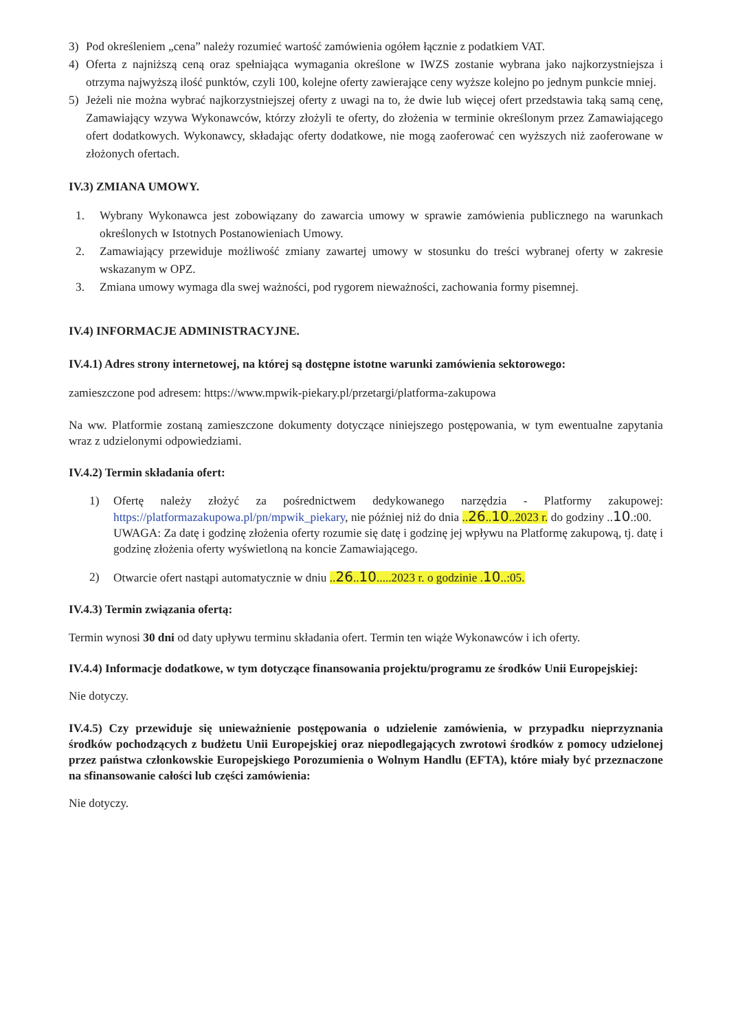3) Pod określeniem „cena” należy rozumieć wartość zamówienia ogółem łącznie z podatkiem VAT.
4) Oferta z najniższą ceną oraz spełniająca wymagania określone w IWZS zostanie wybrana jako najkorzystniejsza i otrzyma najwyższą ilość punktów, czyli 100, kolejne oferty zawierające ceny wyższe kolejno po jednym punkcie mniej.
5) Jeżeli nie można wybrać najkorzystniejszej oferty z uwagi na to, że dwie lub więcej ofert przedstawia taką samą cenę, Zamawiający wzywa Wykonawców, którzy złożyli te oferty, do złożenia w terminie określonym przez Zamawiającego ofert dodatkowych. Wykonawcy, składając oferty dodatkowe, nie mogą zaoferować cen wyższych niż zaoferowane w złożonych ofertach.
IV.3) ZMIANA UMOWY.
1. Wybrany Wykonawca jest zobowiązany do zawarcia umowy w sprawie zamówienia publicznego na warunkach określonych w Istotnych Postanowieniach Umowy.
2. Zamawiający przewiduje możliwość zmiany zawartej umowy w stosunku do treści wybranej oferty w zakresie wskazanym w OPZ.
3. Zmiana umowy wymaga dla swej ważności, pod rygorem nieważności, zachowania formy pisemnej.
IV.4) INFORMACJE ADMINISTRACYJNE.
IV.4.1) Adres strony internetowej, na której są dostępne istotne warunki zamówienia sektorowego:
zamieszczone pod adresem: https://www.mpwik-piekary.pl/przetargi/platforma-zakupowa
Na ww. Platformie zostaną zamieszczone dokumenty dotyczące niniejszego postępowania, w tym ewentualne zapytania wraz z udzielonymi odpowiedziami.
IV.4.2) Termin składania ofert:
1) Ofertę należy złożyć za pośrednictwem dedykowanego narzędzia - Platformy zakupowej: https://platformazakupowa.pl/pn/mpwik_piekary, nie później niż do dnia ..26..10..2023 r. do godziny ..10.:00.
UWAGA: Za datę i godzinę złożenia oferty rozumie się datę i godzinę jej wpływu na Platformę zakupową, tj. datę i godzinę złożenia oferty wyświetloną na koncie Zamawiającego.
2) Otwarcie ofert nastąpi automatycznie w dniu ..26..10.....2023 r. o godzinie .10..:05.
IV.4.3) Termin związania ofertą:
Termin wynosi 30 dni od daty upływu terminu składania ofert. Termin ten wiąże Wykonawców i ich oferty.
IV.4.4) Informacje dodatkowe, w tym dotyczące finansowania projektu/programu ze środków Unii Europejskiej:
Nie dotyczy.
IV.4.5) Czy przewiduje się unieważnienie postępowania o udzielenie zamówienia, w przypadku nieprzyznania środków pochodzących z budżetu Unii Europejskiej oraz niepodlegających zwrotowi środków z pomocy udzielonej przez państwa członkowskie Europejskiego Porozumienia o Wolnym Handlu (EFTA), które miały być przeznaczone na sfinansowanie całości lub części zamówienia:
Nie dotyczy.